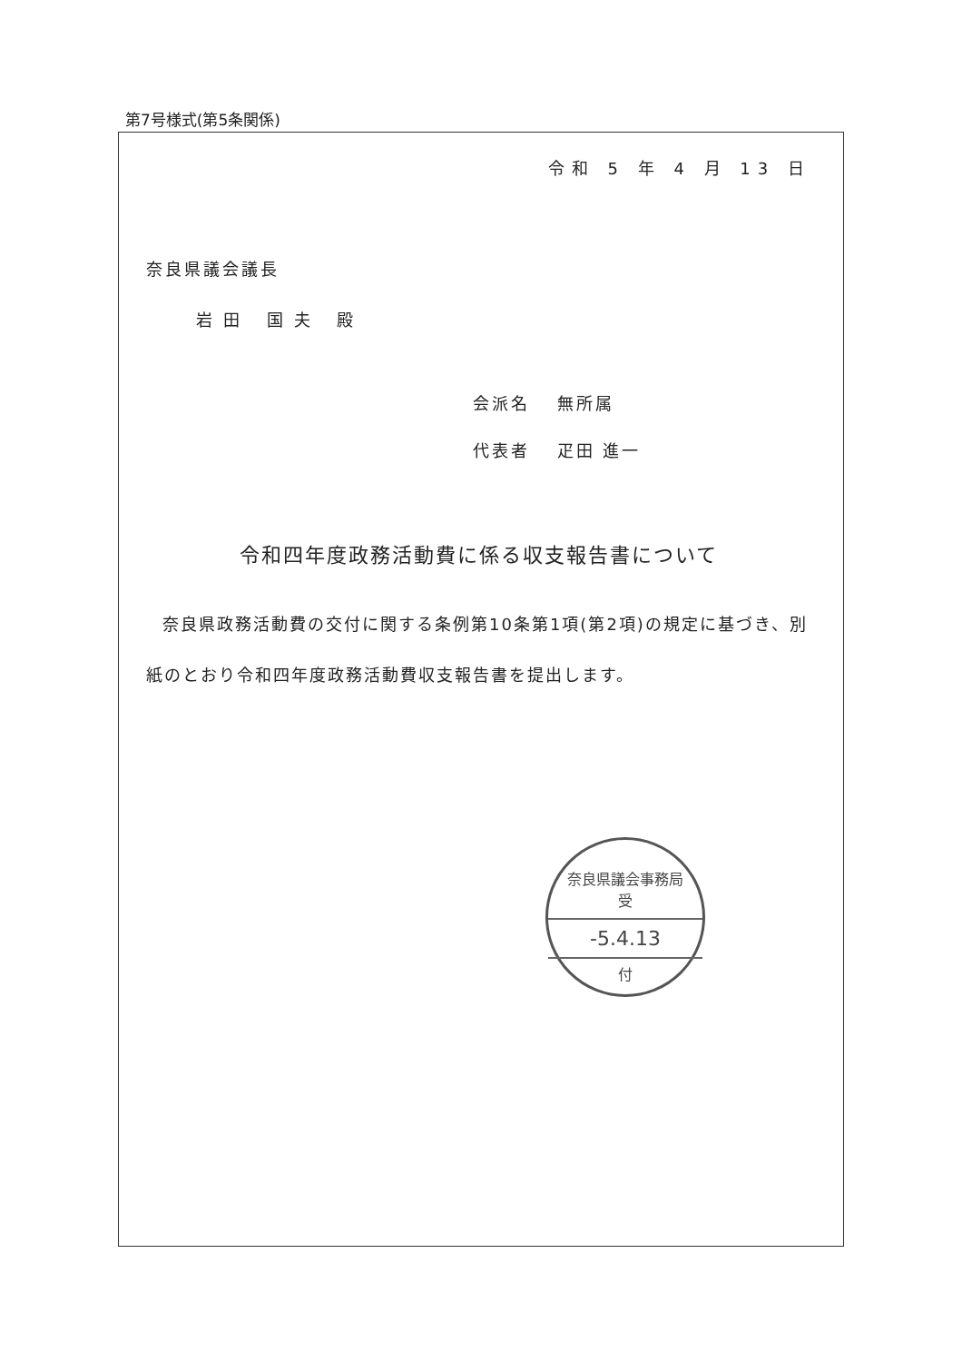第7号様式(第5条関係)
令和 5 年 4 月 13 日
奈良県議会議長
岩田 国夫 殿
会派名　 無所属
代表者　 疋田 進一
令和四年度政務活動費に係る収支報告書について
奈良県政務活動費の交付に関する条例第10条第1項(第2項)の規定に基づき、別紙のとおり令和四年度政務活動費収支報告書を提出します。
奈良県議会事務局
受
-5.4.13
付